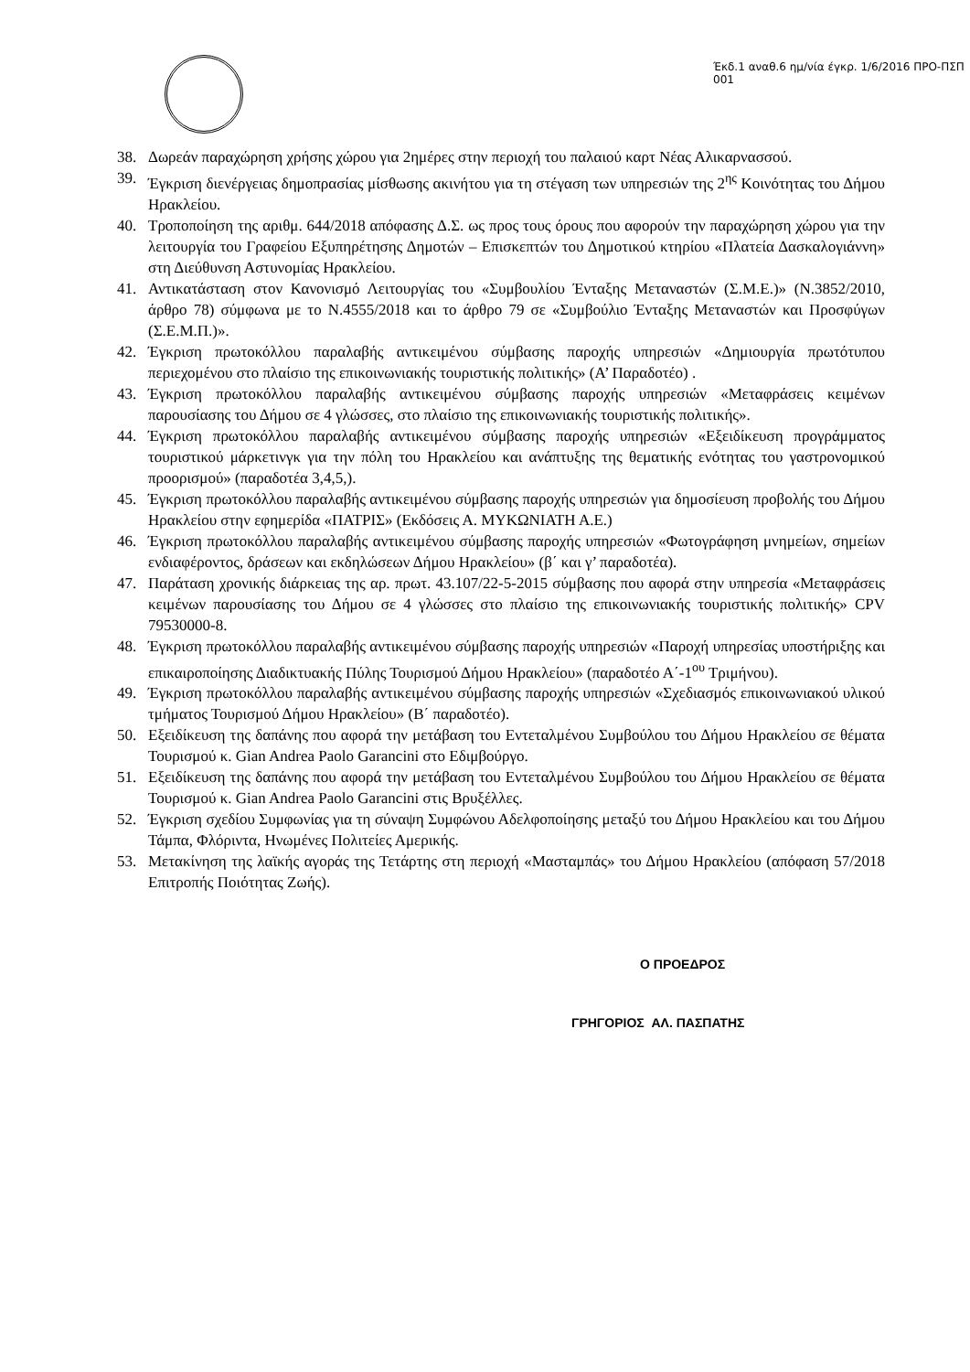Έκδ.1 αναθ.6 ημ/νία έγκρ. 1/6/2016 ΠΡΟ-ΠΣΠ 001
38. Δωρεάν παραχώρηση χρήσης χώρου για 2ημέρες στην περιοχή του παλαιού καρτ Νέας Αλικαρνασσού.
39. Έγκριση διενέργειας δημοπρασίας μίσθωσης ακινήτου για τη στέγαση των υπηρεσιών της 2<sup>ης</sup> Κοινότητας του Δήμου Ηρακλείου.
40. Τροποποίηση της αριθμ. 644/2018 απόφασης Δ.Σ. ως προς τους όρους που αφορούν την παραχώρηση χώρου για την λειτουργία του Γραφείου Εξυπηρέτησης Δημοτών – Επισκεπτών του Δημοτικού κτηρίου «Πλατεία Δασκαλογιάννη» στη Διεύθυνση Αστυνομίας Ηρακλείου.
41. Αντικατάσταση στον Κανονισμό Λειτουργίας του «Συμβουλίου Ένταξης Μεταναστών (Σ.Μ.Ε.)» (Ν.3852/2010, άρθρο 78) σύμφωνα με το Ν.4555/2018 και το άρθρο 79 σε «Συμβούλιο Ένταξης Μεταναστών και Προσφύγων (Σ.Ε.Μ.Π.)».
42. Έγκριση πρωτοκόλλου παραλαβής αντικειμένου σύμβασης παροχής υπηρεσιών «Δημιουργία πρωτότυπου περιεχομένου στο πλαίσιο της επικοινωνιακής τουριστικής πολιτικής» (Α’ Παραδοτέο) .
43. Έγκριση πρωτοκόλλου παραλαβής αντικειμένου σύμβασης παροχής υπηρεσιών «Μεταφράσεις κειμένων παρουσίασης του Δήμου σε 4 γλώσσες, στο πλαίσιο της επικοινωνιακής τουριστικής πολιτικής».
44. Έγκριση πρωτοκόλλου παραλαβής αντικειμένου σύμβασης παροχής υπηρεσιών «Εξειδίκευση προγράμματος τουριστικού μάρκετινγκ για την πόλη του Ηρακλείου και ανάπτυξης της θεματικής ενότητας του γαστρονομικού προορισμού» (παραδοτέα 3,4,5,).
45. Έγκριση πρωτοκόλλου παραλαβής αντικειμένου σύμβασης παροχής υπηρεσιών για δημοσίευση προβολής του Δήμου Ηρακλείου στην εφημερίδα «ΠΑΤΡΙΣ» (Εκδόσεις Α. ΜΥΚΩΝΙΑΤΗ Α.Ε.)
46. Έγκριση πρωτοκόλλου παραλαβής αντικειμένου σύμβασης παροχής υπηρεσιών «Φωτογράφηση μνημείων, σημείων ενδιαφέροντος, δράσεων και εκδηλώσεων Δήμου Ηρακλείου» (β΄ και γ’ παραδοτέα).
47. Παράταση χρονικής διάρκειας της αρ. πρωτ. 43.107/22-5-2015 σύμβασης που αφορά στην υπηρεσία «Μεταφράσεις κειμένων παρουσίασης του Δήμου σε 4 γλώσσες στο πλαίσιο της επικοινωνιακής τουριστικής πολιτικής» CPV 79530000-8.
48. Έγκριση πρωτοκόλλου παραλαβής αντικειμένου σύμβασης παροχής υπηρεσιών «Παροχή υπηρεσίας υποστήριξης και επικαιροποίησης Διαδικτυακής Πύλης Τουρισμού Δήμου Ηρακλείου» (παραδοτέο Α΄-1<sup>ου</sup> Τριμήνου).
49. Έγκριση πρωτοκόλλου παραλαβής αντικειμένου σύμβασης παροχής υπηρεσιών «Σχεδιασμός επικοινωνιακού υλικού τμήματος Τουρισμού Δήμου Ηρακλείου» (Β΄ παραδοτέο).
50. Εξειδίκευση της δαπάνης που αφορά την μετάβαση του Εντεταλμένου Συμβούλου του Δήμου Ηρακλείου σε θέματα Τουρισμού κ. Gian Andrea Paolo Garancini στο Εδιμβούργο.
51. Εξειδίκευση της δαπάνης που αφορά την μετάβαση του Εντεταλμένου Συμβούλου του Δήμου Ηρακλείου σε θέματα Τουρισμού κ. Gian Andrea Paolo Garancini στις Βρυξέλλες.
52. Έγκριση σχεδίου Συμφωνίας για τη σύναψη Συμφώνου Αδελφοποίησης μεταξύ του Δήμου Ηρακλείου και του Δήμου Τάμπα, Φλόριντα, Ηνωμένες Πολιτείες Αμερικής.
53. Μετακίνηση της λαϊκής αγοράς της Τετάρτης στη περιοχή «Μασταμπάς» του Δήμου Ηρακλείου (απόφαση 57/2018 Επιτροπής Ποιότητας Ζωής).
Ο ΠΡΟΕΔΡΟΣ
ΓΡΗΓΟΡΙΟΣ ΑΛ. ΠΑΣΠΑΤΗΣ